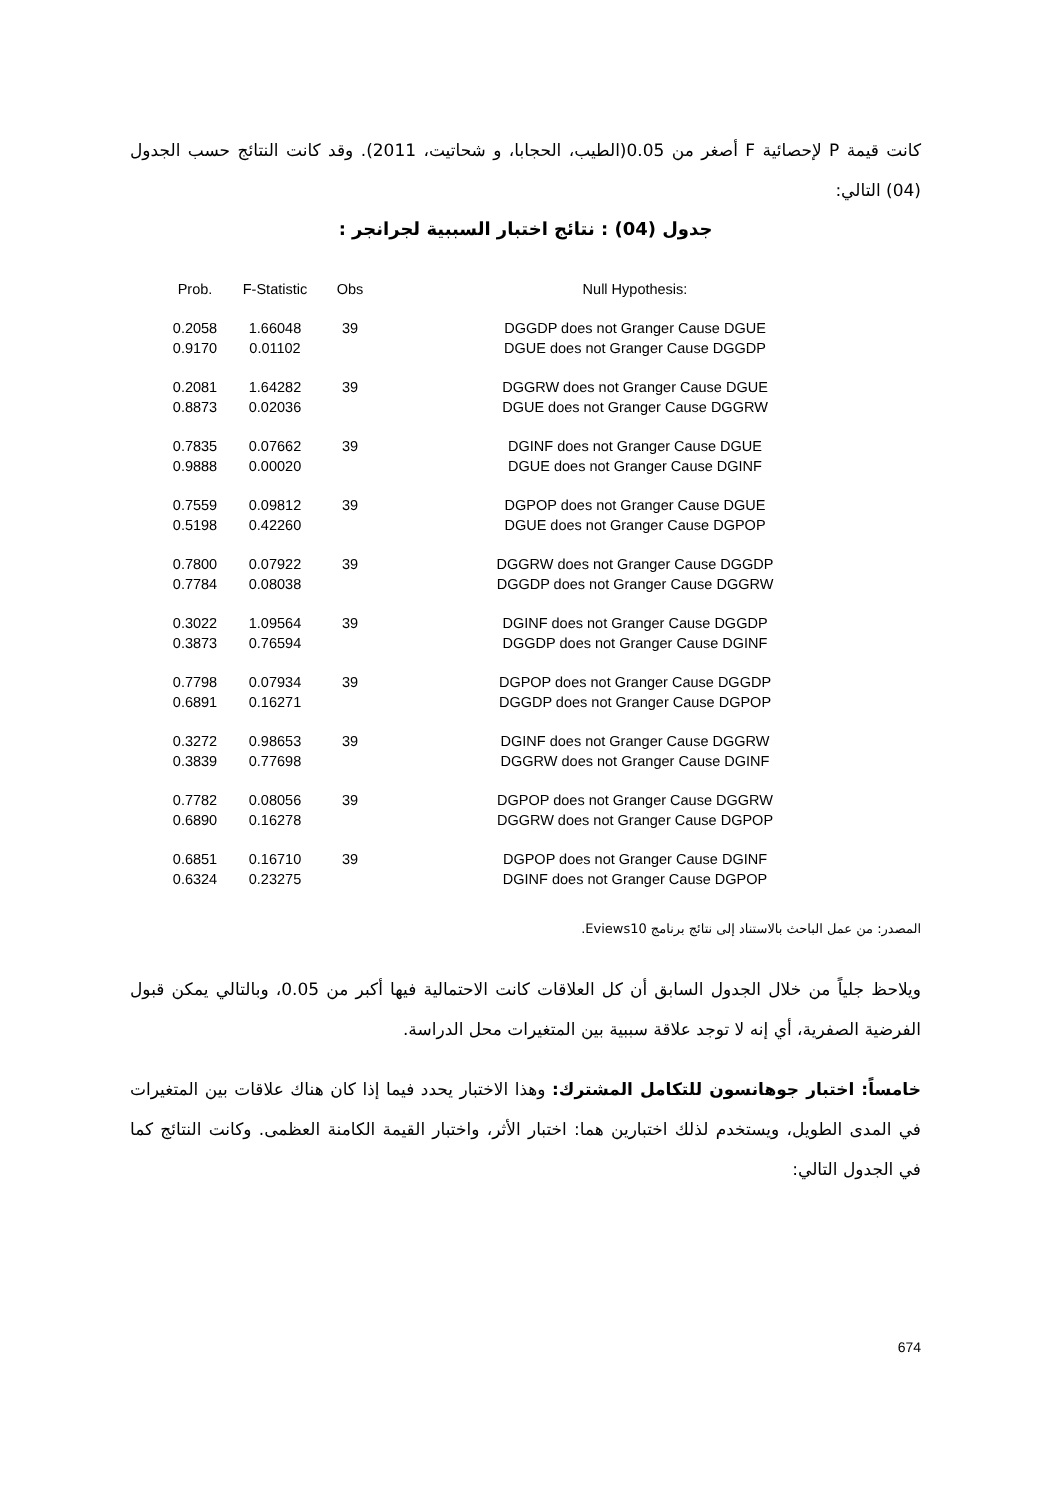كانت قيمة P لإحصائية F أصغر من 0.05(الطيب، الحجابا، و شحاتيت، 2011). وقد كانت النتائج حسب الجدول (04) التالي:
جدول (04) : نتائج اختبار السببية لجرانجر :
| Prob. | F-Statistic | Obs | Null Hypothesis: |
| --- | --- | --- | --- |
| 0.2058 | 1.66048 | 39 | DGGDP does not Granger Cause DGUE |
| 0.9170 | 0.01102 | | DGUE does not Granger Cause DGGDP |
| 0.2081 | 1.64282 | 39 | DGGRW does not Granger Cause DGUE |
| 0.8873 | 0.02036 | | DGUE does not Granger Cause DGGRW |
| 0.7835 | 0.07662 | 39 | DGINF does not Granger Cause DGUE |
| 0.9888 | 0.00020 | | DGUE does not Granger Cause DGINF |
| 0.7559 | 0.09812 | 39 | DGPOP does not Granger Cause DGUE |
| 0.5198 | 0.42260 | | DGUE does not Granger Cause DGPOP |
| 0.7800 | 0.07922 | 39 | DGGRW does not Granger Cause DGGDP |
| 0.7784 | 0.08038 | | DGGDP does not Granger Cause DGGRW |
| 0.3022 | 1.09564 | 39 | DGINF does not Granger Cause DGGDP |
| 0.3873 | 0.76594 | | DGGDP does not Granger Cause DGINF |
| 0.7798 | 0.07934 | 39 | DGPOP does not Granger Cause DGGDP |
| 0.6891 | 0.16271 | | DGGDP does not Granger Cause DGPOP |
| 0.3272 | 0.98653 | 39 | DGINF does not Granger Cause DGGRW |
| 0.3839 | 0.77698 | | DGGRW does not Granger Cause DGINF |
| 0.7782 | 0.08056 | 39 | DGPOP does not Granger Cause DGGRW |
| 0.6890 | 0.16278 | | DGGRW does not Granger Cause DGPOP |
| 0.6851 | 0.16710 | 39 | DGPOP does not Granger Cause DGINF |
| 0.6324 | 0.23275 | | DGINF does not Granger Cause DGPOP |
المصدر: من عمل الباحث بالاستناد إلى نتائج برنامج Eviews10.
ويلاحظ جلياً من خلال الجدول السابق أن كل العلاقات كانت الاحتمالية فيها أكبر من 0.05، وبالتالي يمكن قبول الفرضية الصفرية، أي إنه لا توجد علاقة سببية بين المتغيرات محل الدراسة.
خامساً: اختبار جوهانسون للتكامل المشترك: وهذا الاختبار يحدد فيما إذا كان هناك علاقات بين المتغيرات في المدى الطويل، ويستخدم لذلك اختبارين هما: اختبار الأثر، واختبار القيمة الكامنة العظمى. وكانت النتائج كما في الجدول التالي:
674